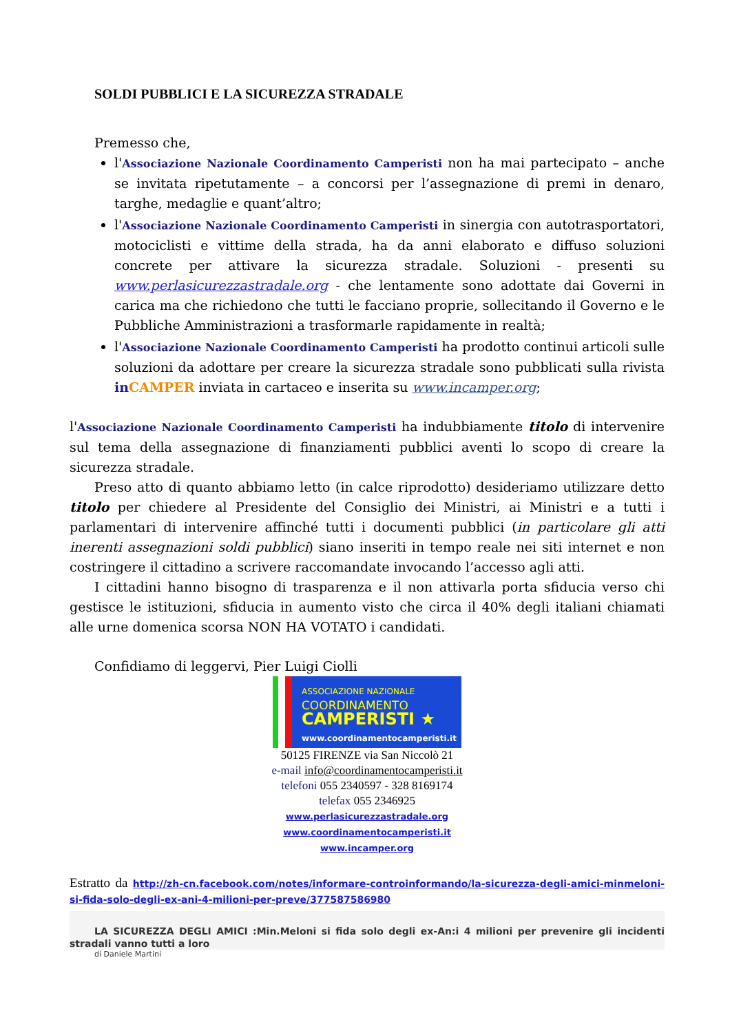SOLDI PUBBLICI E LA SICUREZZA STRADALE
Premesso che,
l'Associazione Nazionale Coordinamento Camperisti non ha mai partecipato – anche se invitata ripetutamente – a concorsi per l’assegnazione di premi in denaro, targhe, medaglie e quant’altro;
l'Associazione Nazionale Coordinamento Camperisti in sinergia con autotrasportatori, motociclisti e vittime della strada, ha da anni elaborato e diffuso soluzioni concrete per attivare la sicurezza stradale. Soluzioni - presenti su www.perlasicurezzastradale.org - che lentamente sono adottate dai Governi in carica ma che richiedono che tutti le facciano proprie, sollecitando il Governo e le Pubbliche Amministrazioni a trasformarle rapidamente in realtà;
l'Associazione Nazionale Coordinamento Camperisti ha prodotto continui articoli sulle soluzioni da adottare per creare la sicurezza stradale sono pubblicati sulla rivista in CAMPER inviata in cartaceo e inserita su www.incamper.org;
l'Associazione Nazionale Coordinamento Camperisti ha indubbiamente titolo di intervenire sul tema della assegnazione di finanziamenti pubblici aventi lo scopo di creare la sicurezza stradale.
Preso atto di quanto abbiamo letto (in calce riprodotto) desideriamo utilizzare detto titolo per chiedere al Presidente del Consiglio dei Ministri, ai Ministri e a tutti i parlamentari di intervenire affinché tutti i documenti pubblici (in particolare gli atti inerenti assegnazioni soldi pubblici) siano inseriti in tempo reale nei siti internet e non costringere il cittadino a scrivere raccomandate invocando l’accesso agli atti.
I cittadini hanno bisogno di trasparenza e il non attivarla porta sfiducia verso chi gestisce le istituzioni, sfiducia in aumento visto che circa il 40% degli italiani chiamati alle urne domenica scorsa NON HA VOTATO i candidati.
Confidiamo di leggervi, Pier Luigi Ciolli
ASSOCIAZIONE NAZIONALE
COORDINAMENTO
CAMPERISTI ★
www.coordinamentocamperisti.it
50125 FIRENZE via San Niccolò 21
e-mail info@coordinamentocamperisti.it
telefoni 055 2340597 - 328 8169174
telefax 055 2346925
www.perlasicurezzastradale.org
www.coordinamentocamperisti.it
www.incamper.org
Estratto da http://zh-cn.facebook.com/notes/informare-controinformando/la-sicurezza-degli-amici-minmeloni-si-fida-solo-degli-ex-ani-4-milioni-per-preve/377587586980
LA SICUREZZA DEGLI AMICI :Min.Meloni si fida solo degli ex-An:i 4 milioni per prevenire gli incidenti stradali vanno tutti a loro
di Daniele Martini